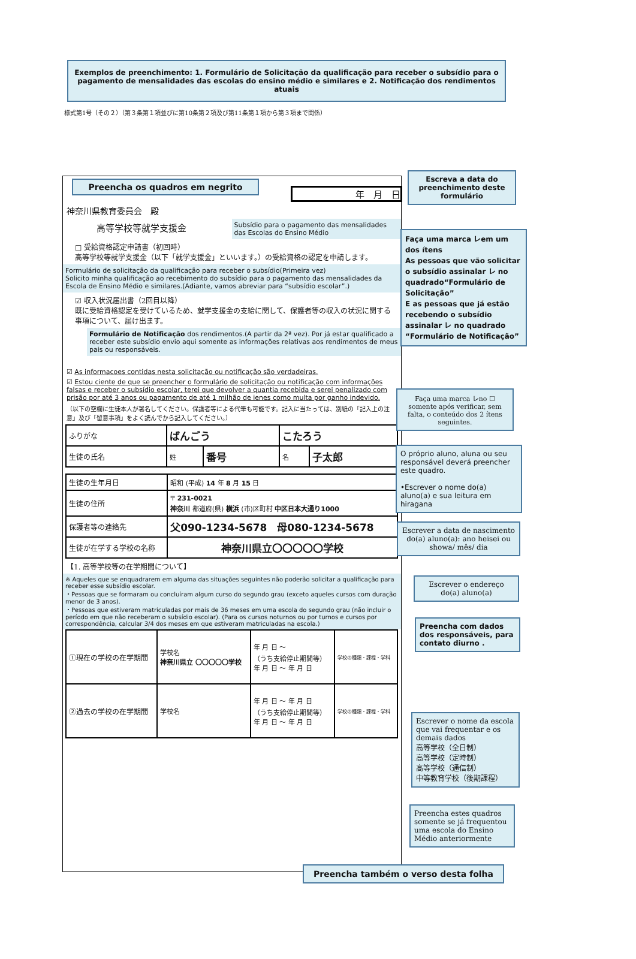Exemplos de preenchimento: 1. Formulário de Solicitação da qualificação para receber o subsídio para o pagamento de mensalidades das escolas do ensino médio e similares e 2. Notificação dos rendimentos atuais
様式第1号（その２）（第３条第１項並びに第10条第２項及び第11条第１項から第３項まで関係）
Preencha os quadros em negrito
年　月　日
神奈川県教育委員会　殿
高等学校等就学支援金
Subsídio para o pagamento das mensalidades das Escolas do Ensino Médio
□ 受給資格認定申請書（初回時）
高等学校等就学支援金（以下「就学支援金」といいます。）の受給資格の認定を申請します。
Formulário de solicitação da qualificação para receber o subsídio(Primeira vez)
Solicito minha qualificação ao recebimento do subsídio para o pagamento das mensalidades da Escola de Ensino Médio e similares.(Adiante, vamos abreviar para “subsídio escolar”.)
☑ 収入状況届出書（2回目以降）
既に受給資格認定を受けているため、就学支援金の支給に関して、保護者等の収入の状況に関する事項について、届け出ます。
Formulário de Notificação dos rendimentos.(A partir da 2ª vez). Por já estar qualificado a receber este subsídio envio aqui somente as informações relativas aos rendimentos de meus pais ou responsáveis.
☑ As informacoes contidas nesta solicitação ou notificação são verdadeiras.
☑ Estou ciente de que se preencher o formulário de solicitação ou notificação com informações falsas e receber o subsídio escolar, terei que devolver a quantia recebida e serei penalizado com prisão por até 3 anos ou pagamento de até 1 milhão de ienes como multa por ganho indevido.
（以下の空欄に生徒本人が署名してください。保護者等による代筆も可能です。記入に当たっては、別紙の「記入上の注意」及び「留意事項」をよく読んでから記入してください。）
| ふりがな | ばんごう | | こたろう | |
| 生徒の氏名 | 姓 | 番号 | 名 | 子太郎 |
| 生徒の生年月日 | 昭和 (平成) 14 年 8 月 15 日 |
| 生徒の住所 | 〒 231-0021 神奈川 都道府(県) 横浜 (市)区町村 中区日本大通り1000 |
| 保護者等の連絡先 | 父090-1234-5678 母080-1234-5678 |
| 生徒が在学する学校の名称 | 神奈川県立〇〇〇〇〇学校 |
【1. 高等学校等の在学期間について】
※ Aqueles que se enquadrarem em alguma das situações seguintes não poderão solicitar a qualificação para receber esse subsídio escolar.
・Pessoas que se formaram ou concluíram algum curso do segundo grau (exceto aqueles cursos com duração menor de 3 anos).
・Pessoas que estiveram matriculadas por mais de 36 meses em uma escola do segundo grau (não incluir o período em que não receberam o subsídio escolar). (Para os cursos noturnos ou por turnos e cursos por correspondência, calcular 3/4 dos meses em que estiveram matriculadas na escola.)
| ①現在の学校の在学期間 | 学校名 神奈川県立 〇〇〇〇〇学校 | 年 月 日 ～ （うち支給停止期間等） 年 月 日 ～ 年 月 日 | 学校の種類・課程・学科 |
| ②過去の学校の在学期間 | 学校名 | 年 月 日 ～ 年 月 日 （うち支給停止期間等） 年 月 日 ～ 年 月 日 | 学校の種類・課程・学科 |
Escreva a data do preenchimento deste formulário
Faça uma marca レem um dos ítens
As pessoas que vão solicitar o subsídio assinalar レ no quadrado“Formulário de Solicitação”
E as pessoas que já estão recebendo o subsídio assinalar レ no quadrado “Formulário de Notificação”
Faça uma marca レno ☐ somente após verificar, sem falta, o conteúdo dos 2 ítens seguintes.
O próprio aluno, aluna ou seu responsável deverá preencher este quadro.
•Escrever o nome do(a) aluno(a) e sua leitura em hiragana
Escrever a data de nascimento do(a) aluno(a): ano heisei ou showa/ mês/ dia
Escrever o endereço do(a) aluno(a)
Preencha com dados dos responsáveis, para contato diurno .
Escrever o nome da escola que vai frequentar e os demais dados
高等学校（全日制）
高等学校（定時制）
高等学校（通信制）
中等教育学校（後期課程）
Preencha estes quadros somente se já frequentou uma escola do Ensino Médio anteriormente
Preencha também o verso desta folha